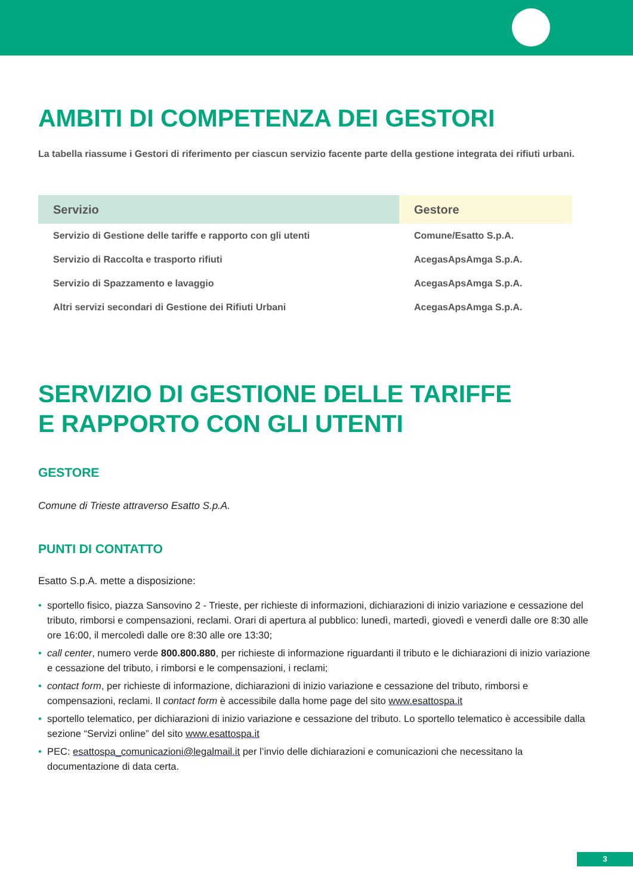AMBITI DI COMPETENZA DEI GESTORI
La tabella riassume i Gestori di riferimento per ciascun servizio facente parte della gestione integrata dei rifiuti urbani.
| Servizio | Gestore |
| --- | --- |
| Servizio di Gestione delle tariffe e rapporto con gli utenti | Comune/Esatto S.p.A. |
| Servizio di Raccolta e trasporto rifiuti | AcegasApsAmga S.p.A. |
| Servizio di Spazzamento e lavaggio | AcegasApsAmga S.p.A. |
| Altri servizi secondari di Gestione dei Rifiuti Urbani | AcegasApsAmga S.p.A. |
SERVIZIO DI GESTIONE DELLE TARIFFE
E RAPPORTO CON GLI UTENTI
GESTORE
Comune di Trieste attraverso Esatto S.p.A.
PUNTI DI CONTATTO
Esatto S.p.A. mette a disposizione:
• sportello fisico, piazza Sansovino 2 - Trieste, per richieste di informazioni, dichiarazioni di inizio variazione e cessazione del tributo, rimborsi e compensazioni, reclami. Orari di apertura al pubblico: lunedì, martedì, giovedì e venerdì dalle ore 8:30 alle ore 16:00, il mercoledì dalle ore 8:30 alle ore 13:30;
• call center, numero verde 800.800.880, per richieste di informazione riguardanti il tributo e le dichiarazioni di inizio variazione e cessazione del tributo, i rimborsi e le compensazioni, i reclami;
• contact form, per richieste di informazione, dichiarazioni di inizio variazione e cessazione del tributo, rimborsi e compensazioni, reclami. Il contact form è accessibile dalla home page del sito www.esattospa.it
• sportello telematico, per dichiarazioni di inizio variazione e cessazione del tributo. Lo sportello telematico è accessibile dalla sezione “Servizi online” del sito www.esattospa.it
• PEC: esattospa_comunicazioni@legalmail.it per l’invio delle dichiarazioni e comunicazioni che necessitano la documentazione di data certa.
3